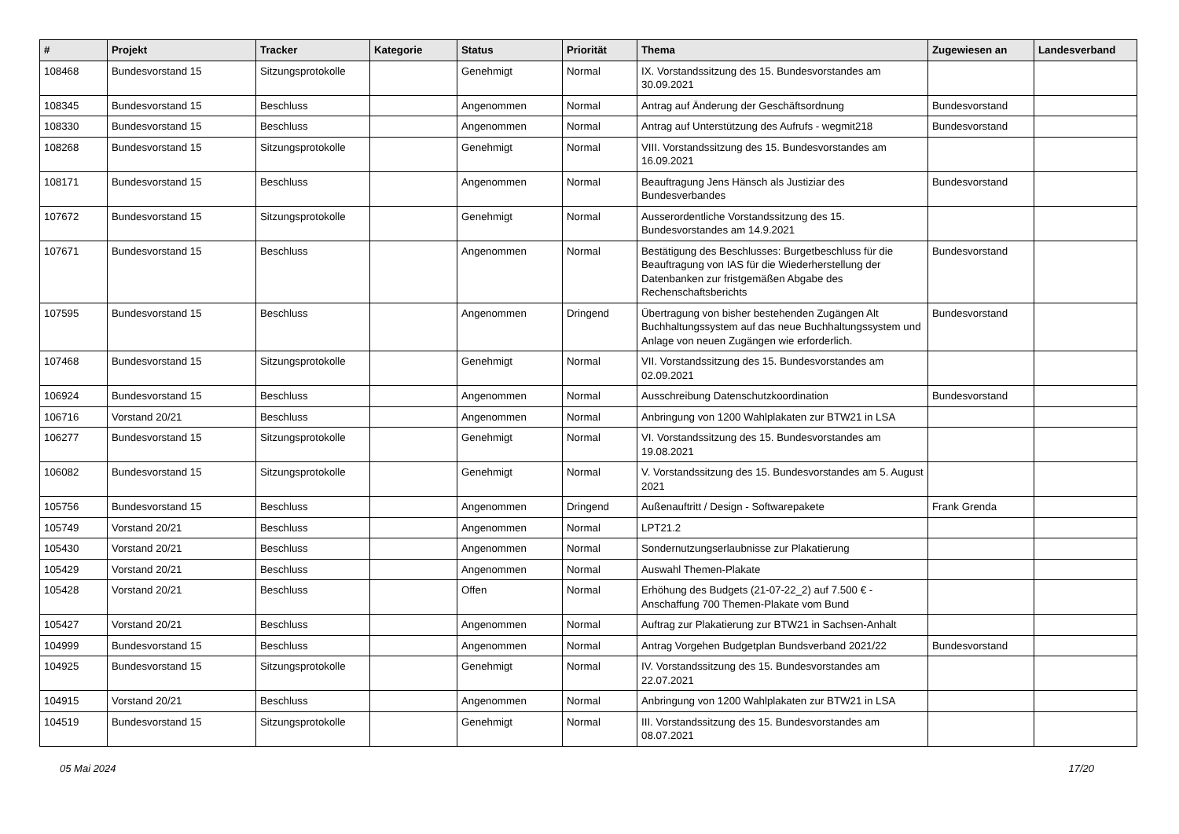| # | Projekt | Tracker | Kategorie | Status | Priorität | Thema | Zugewiesen an | Landesverband |
| --- | --- | --- | --- | --- | --- | --- | --- | --- |
| 108468 | Bundesvorstand 15 | Sitzungsprotokolle | | Genehmigt | Normal | IX. Vorstandssitzung des 15. Bundesvorstandes am 30.09.2021 | | |
| 108345 | Bundesvorstand 15 | Beschluss | | Angenommen | Normal | Antrag auf Änderung der Geschäftsordnung | Bundesvorstand | |
| 108330 | Bundesvorstand 15 | Beschluss | | Angenommen | Normal | Antrag auf Unterstützung des Aufrufs - wegmit218 | Bundesvorstand | |
| 108268 | Bundesvorstand 15 | Sitzungsprotokolle | | Genehmigt | Normal | VIII. Vorstandssitzung des 15. Bundesvorstandes am 16.09.2021 | | |
| 108171 | Bundesvorstand 15 | Beschluss | | Angenommen | Normal | Beauftragung Jens Hänsch als Justiziar des Bundesverbandes | Bundesvorstand | |
| 107672 | Bundesvorstand 15 | Sitzungsprotokolle | | Genehmigt | Normal | Ausserordentliche Vorstandssitzung des 15. Bundesvorstandes am 14.9.2021 | | |
| 107671 | Bundesvorstand 15 | Beschluss | | Angenommen | Normal | Bestätigung des Beschlusses: Burgetbeschluss für die Beauftragung von IAS für die Wiederherstellung der Datenbanken zur fristgemäßen Abgabe des Rechenschaftsberichts | Bundesvorstand | |
| 107595 | Bundesvorstand 15 | Beschluss | | Angenommen | Dringend | Übertragung von bisher bestehenden Zugängen Alt Buchhaltungssystem auf das neue Buchhaltungssystem und Anlage von neuen Zugängen wie erforderlich. | Bundesvorstand | |
| 107468 | Bundesvorstand 15 | Sitzungsprotokolle | | Genehmigt | Normal | VII. Vorstandssitzung des 15. Bundesvorstandes am 02.09.2021 | | |
| 106924 | Bundesvorstand 15 | Beschluss | | Angenommen | Normal | Ausschreibung Datenschutzkoordination | Bundesvorstand | |
| 106716 | Vorstand 20/21 | Beschluss | | Angenommen | Normal | Anbringung von 1200 Wahlplakaten zur BTW21 in LSA | | |
| 106277 | Bundesvorstand 15 | Sitzungsprotokolle | | Genehmigt | Normal | VI. Vorstandssitzung des 15. Bundesvorstandes am 19.08.2021 | | |
| 106082 | Bundesvorstand 15 | Sitzungsprotokolle | | Genehmigt | Normal | V. Vorstandssitzung des 15. Bundesvorstandes am 5. August 2021 | | |
| 105756 | Bundesvorstand 15 | Beschluss | | Angenommen | Dringend | Außenauftritt / Design - Softwarepakete | Frank Grenda | |
| 105749 | Vorstand 20/21 | Beschluss | | Angenommen | Normal | LPT21.2 | | |
| 105430 | Vorstand 20/21 | Beschluss | | Angenommen | Normal | Sondernutzungserlaubnisse zur Plakatierung | | |
| 105429 | Vorstand 20/21 | Beschluss | | Angenommen | Normal | Auswahl Themen-Plakate | | |
| 105428 | Vorstand 20/21 | Beschluss | | Offen | Normal | Erhöhung des Budgets (21-07-22_2) auf 7.500 € - Anschaffung 700 Themen-Plakate vom Bund | | |
| 105427 | Vorstand 20/21 | Beschluss | | Angenommen | Normal | Auftrag zur Plakatierung zur BTW21 in Sachsen-Anhalt | | |
| 104999 | Bundesvorstand 15 | Beschluss | | Angenommen | Normal | Antrag Vorgehen Budgetplan Bundsverband 2021/22 | Bundesvorstand | |
| 104925 | Bundesvorstand 15 | Sitzungsprotokolle | | Genehmigt | Normal | IV. Vorstandssitzung des 15. Bundesvorstandes am 22.07.2021 | | |
| 104915 | Vorstand 20/21 | Beschluss | | Angenommen | Normal | Anbringung von 1200 Wahlplakaten zur BTW21 in LSA | | |
| 104519 | Bundesvorstand 15 | Sitzungsprotokolle | | Genehmigt | Normal | III. Vorstandssitzung des 15. Bundesvorstandes am 08.07.2021 | | |
05 Mai 2024 17/20